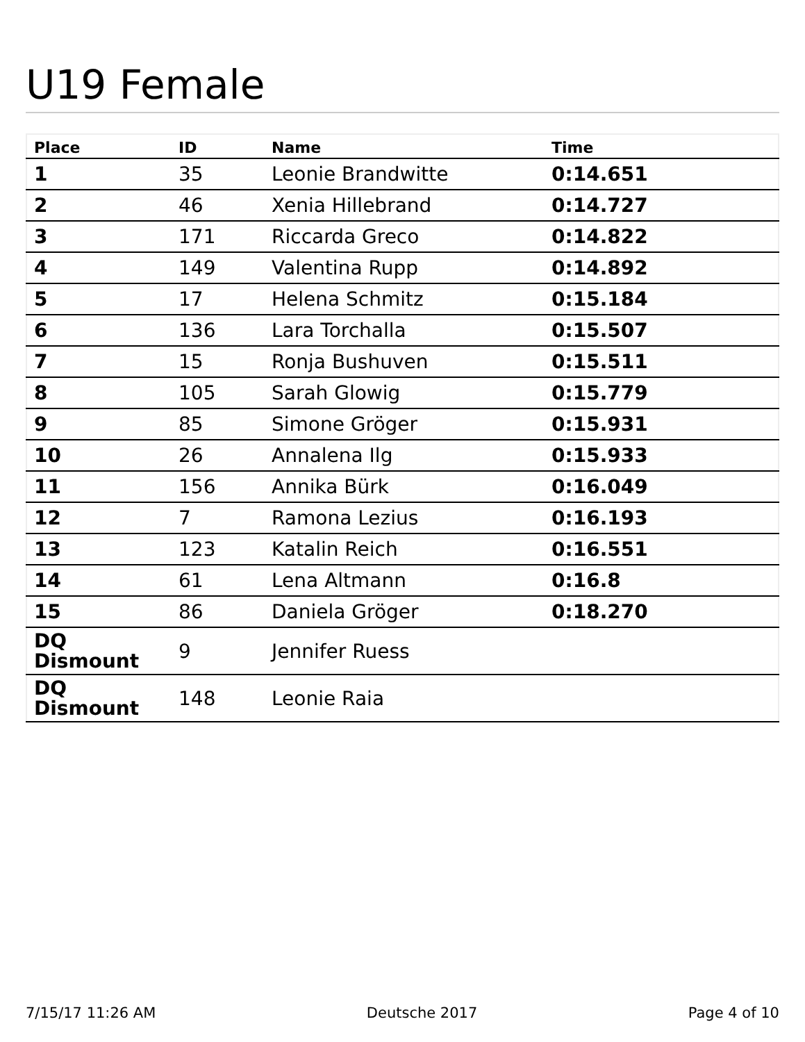U19 Female
| Place | ID | Name | Time |
| --- | --- | --- | --- |
| 1 | 35 | Leonie Brandwitte | 0:14.651 |
| 2 | 46 | Xenia Hillebrand | 0:14.727 |
| 3 | 171 | Riccarda Greco | 0:14.822 |
| 4 | 149 | Valentina Rupp | 0:14.892 |
| 5 | 17 | Helena Schmitz | 0:15.184 |
| 6 | 136 | Lara Torchalla | 0:15.507 |
| 7 | 15 | Ronja Bushuven | 0:15.511 |
| 8 | 105 | Sarah Glowig | 0:15.779 |
| 9 | 85 | Simone Gröger | 0:15.931 |
| 10 | 26 | Annalena Ilg | 0:15.933 |
| 11 | 156 | Annika Bürk | 0:16.049 |
| 12 | 7 | Ramona Lezius | 0:16.193 |
| 13 | 123 | Katalin Reich | 0:16.551 |
| 14 | 61 | Lena Altmann | 0:16.8 |
| 15 | 86 | Daniela Gröger | 0:18.270 |
| DQ Dismount | 9 | Jennifer Ruess | |
| DQ Dismount | 148 | Leonie Raia | |
7/15/17 11:26 AM Deutsche 2017 Page 4 of 10